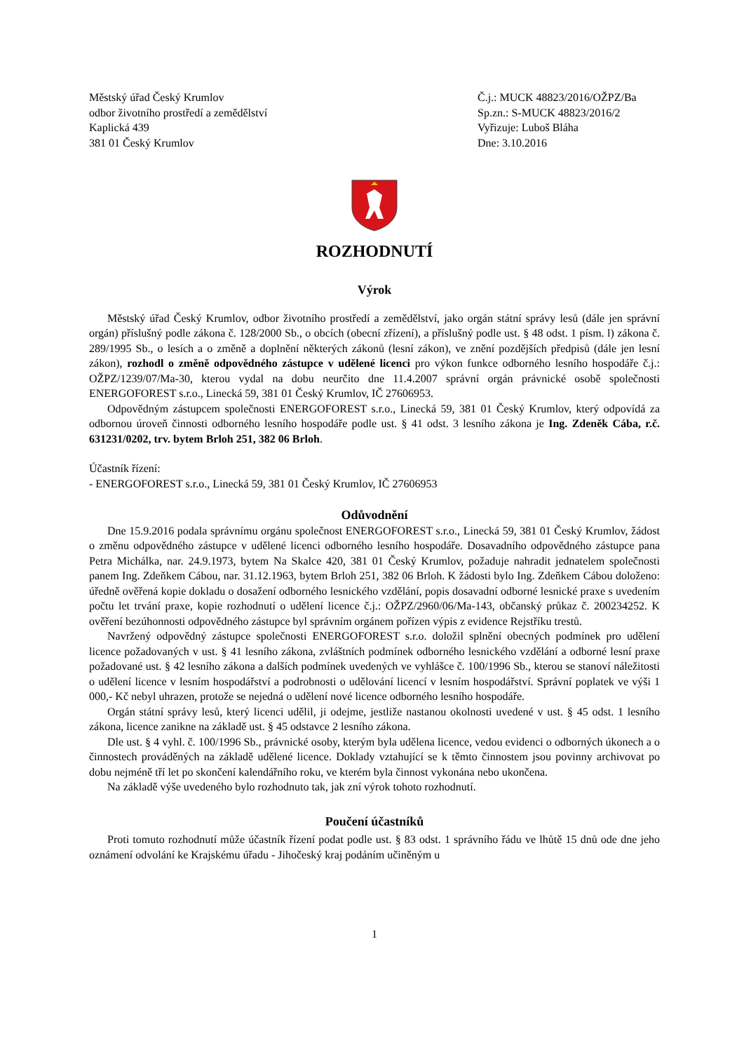Městský úřad Český Krumlov
odbor životního prostředí a zemědělství
Kaplická 439
381 01 Český Krumlov
Č.j.: MUCK 48823/2016/OŽPZ/Ba
Sp.zn.: S-MUCK 48823/2016/2
Vyřizuje: Luboš Bláha
Dne: 3.10.2016
ROZHODNUTÍ
Výrok
Městský úřad Český Krumlov, odbor životního prostředí a zemědělství, jako orgán státní správy lesů (dále jen správní orgán) příslušný podle zákona č. 128/2000 Sb., o obcích (obecní zřízení), a příslušný podle ust. § 48 odst. 1 písm. l) zákona č. 289/1995 Sb., o lesích a o změně a doplnění některých zákonů (lesní zákon), ve znění pozdějších předpisů (dále jen lesní zákon), rozhodl o změně odpovědného zástupce v udělené licenci pro výkon funkce odborného lesního hospodáře č.j.: OŽPZ/1239/07/Ma-30, kterou vydal na dobu neurčito dne 11.4.2007 správní orgán právnické osobě společnosti ENERGOFOREST s.r.o., Linecká 59, 381 01 Český Krumlov, IČ 27606953.
Odpovědným zástupcem společnosti ENERGOFOREST s.r.o., Linecká 59, 381 01 Český Krumlov, který odpovídá za odbornou úroveň činnosti odborného lesního hospodáře podle ust. § 41 odst. 3 lesního zákona je Ing. Zdeněk Cába, r.č. 631231/0202, trv. bytem Brloh 251, 382 06 Brloh.
Účastník řízení:
- ENERGOFOREST s.r.o., Linecká 59, 381 01 Český Krumlov, IČ 27606953
Odůvodnění
Dne 15.9.2016 podala správnímu orgánu společnost ENERGOFOREST s.r.o., Linecká 59, 381 01 Český Krumlov, žádost o změnu odpovědného zástupce v udělené licenci odborného lesního hospodáře. Dosavadního odpovědného zástupce pana Petra Michálka, nar. 24.9.1973, bytem Na Skalce 420, 381 01 Český Krumlov, požaduje nahradit jednatelem společnosti panem Ing. Zdeňkem Cábou, nar. 31.12.1963, bytem Brloh 251, 382 06 Brloh. K žádosti bylo Ing. Zdeňkem Cábou doloženo: úředně ověřená kopie dokladu o dosažení odborného lesnického vzdělání, popis dosavadní odborné lesnické praxe s uvedením počtu let trvání praxe, kopie rozhodnutí o udělení licence č.j.: OŽPZ/2960/06/Ma-143, občanský průkaz č. 200234252. K ověření bezúhonnosti odpovědného zástupce byl správním orgánem pořízen výpis z evidence Rejstříku trestů.
Navržený odpovědný zástupce společnosti ENERGOFOREST s.r.o. doložil splnění obecných podmínek pro udělení licence požadovaných v ust. § 41 lesního zákona, zvláštních podmínek odborného lesnického vzdělání a odborné lesní praxe požadované ust. § 42 lesního zákona a dalších podmínek uvedených ve vyhlášce č. 100/1996 Sb., kterou se stanoví náležitosti o udělení licence v lesním hospodářství a podrobnosti o udělování licencí v lesním hospodářství. Správní poplatek ve výši 1 000,- Kč nebyl uhrazen, protože se nejedná o udělení nové licence odborného lesního hospodáře.
Orgán státní správy lesů, který licenci udělil, ji odejme, jestliže nastanou okolnosti uvedené v ust. § 45 odst. 1 lesního zákona, licence zanikne na základě ust. § 45 odstavce 2 lesního zákona.
Dle ust. § 4 vyhl. č. 100/1996 Sb., právnické osoby, kterým byla udělena licence, vedou evidenci o odborných úkonech a o činnostech prováděných na základě udělené licence. Doklady vztahující se k těmto činnostem jsou povinny archivovat po dobu nejméně tří let po skončení kalendářního roku, ve kterém byla činnost vykonána nebo ukončena.
Na základě výše uvedeného bylo rozhodnuto tak, jak zní výrok tohoto rozhodnutí.
Poučení účastníků
Proti tomuto rozhodnutí může účastník řízení podat podle ust. § 83 odst. 1 správního řádu ve lhůtě 15 dnů ode dne jeho oznámení odvolání ke Krajskému úřadu - Jihočeský kraj podáním učiněným u
1